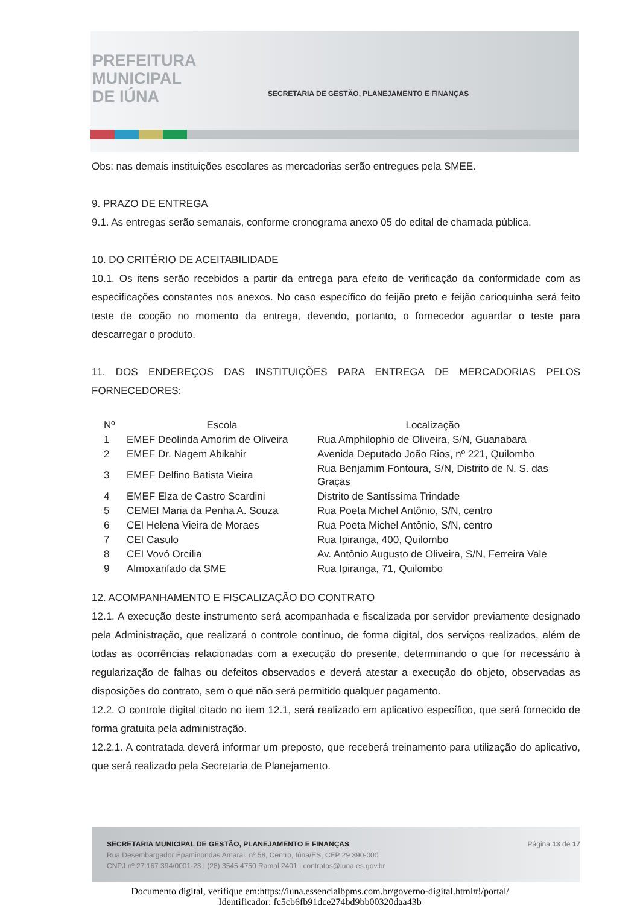PREFEITURA
MUNICIPAL
DE IÚNA
SECRETARIA DE GESTÃO, PLANEJAMENTO E FINANÇAS
Obs: nas demais instituições escolares as mercadorias serão entregues pela SMEE.
9. PRAZO DE ENTREGA
9.1. As entregas serão semanais, conforme cronograma anexo 05 do edital de chamada pública.
10. DO CRITÉRIO DE ACEITABILIDADE
10.1. Os itens serão recebidos a partir da entrega para efeito de verificação da conformidade com as especificações constantes nos anexos. No caso específico do feijão preto e feijão carioquinha será feito teste de cocção no momento da entrega, devendo, portanto, o fornecedor aguardar o teste para descarregar o produto.
11. DOS ENDEREÇOS DAS INSTITUIÇÕES PARA ENTREGA DE MERCADORIAS PELOS FORNECEDORES:
| Nº | Escola | Localização |
| --- | --- | --- |
| 1 | EMEF Deolinda Amorim de Oliveira | Rua Amphilophio de Oliveira, S/N, Guanabara |
| 2 | EMEF Dr. Nagem Abikahir | Avenida Deputado João Rios, nº 221, Quilombo |
| 3 | EMEF Delfino Batista Vieira | Rua Benjamim Fontoura, S/N, Distrito de N. S. das Graças |
| 4 | EMEF Elza de Castro Scardini | Distrito de Santíssima Trindade |
| 5 | CEMEI Maria da Penha A. Souza | Rua Poeta Michel Antônio, S/N, centro |
| 6 | CEI Helena Vieira de Moraes | Rua Poeta Michel Antônio, S/N, centro |
| 7 | CEI Casulo | Rua Ipiranga, 400, Quilombo |
| 8 | CEI Vovó Orcília | Av. Antônio Augusto de Oliveira, S/N, Ferreira Vale |
| 9 | Almoxarifado da SME | Rua Ipiranga, 71, Quilombo |
12. ACOMPANHAMENTO E FISCALIZAÇÃO DO CONTRATO
12.1. A execução deste instrumento será acompanhada e fiscalizada por servidor previamente designado pela Administração, que realizará o controle contínuo, de forma digital, dos serviços realizados, além de todas as ocorrências relacionadas com a execução do presente, determinando o que for necessário à regularização de falhas ou defeitos observados e deverá atestar a execução do objeto, observadas as disposições do contrato, sem o que não será permitido qualquer pagamento.
12.2. O controle digital citado no item 12.1, será realizado em aplicativo específico, que será fornecido de forma gratuita pela administração.
12.2.1. A contratada deverá informar um preposto, que receberá treinamento para utilização do aplicativo, que será realizado pela Secretaria de Planejamento.
Página 13 de 17 SECRETARIA MUNICIPAL DE GESTÃO, PLANEJAMENTO E FINANÇAS
Rua Desembargador Epaminondas Amaral, nº 58, Centro, Iúna/ES, CEP 29 390-000
CNPJ nº 27.167.394/0001-23 | (28) 3545 4750 Ramal 2401 | contratos@iuna.es.gov.br
Documento digital, verifique em:https://iuna.essencialbpms.com.br/governo-digital.html#!/portal/
Identificador: fc5cb6fb91dce274bd9bb00320daa43b